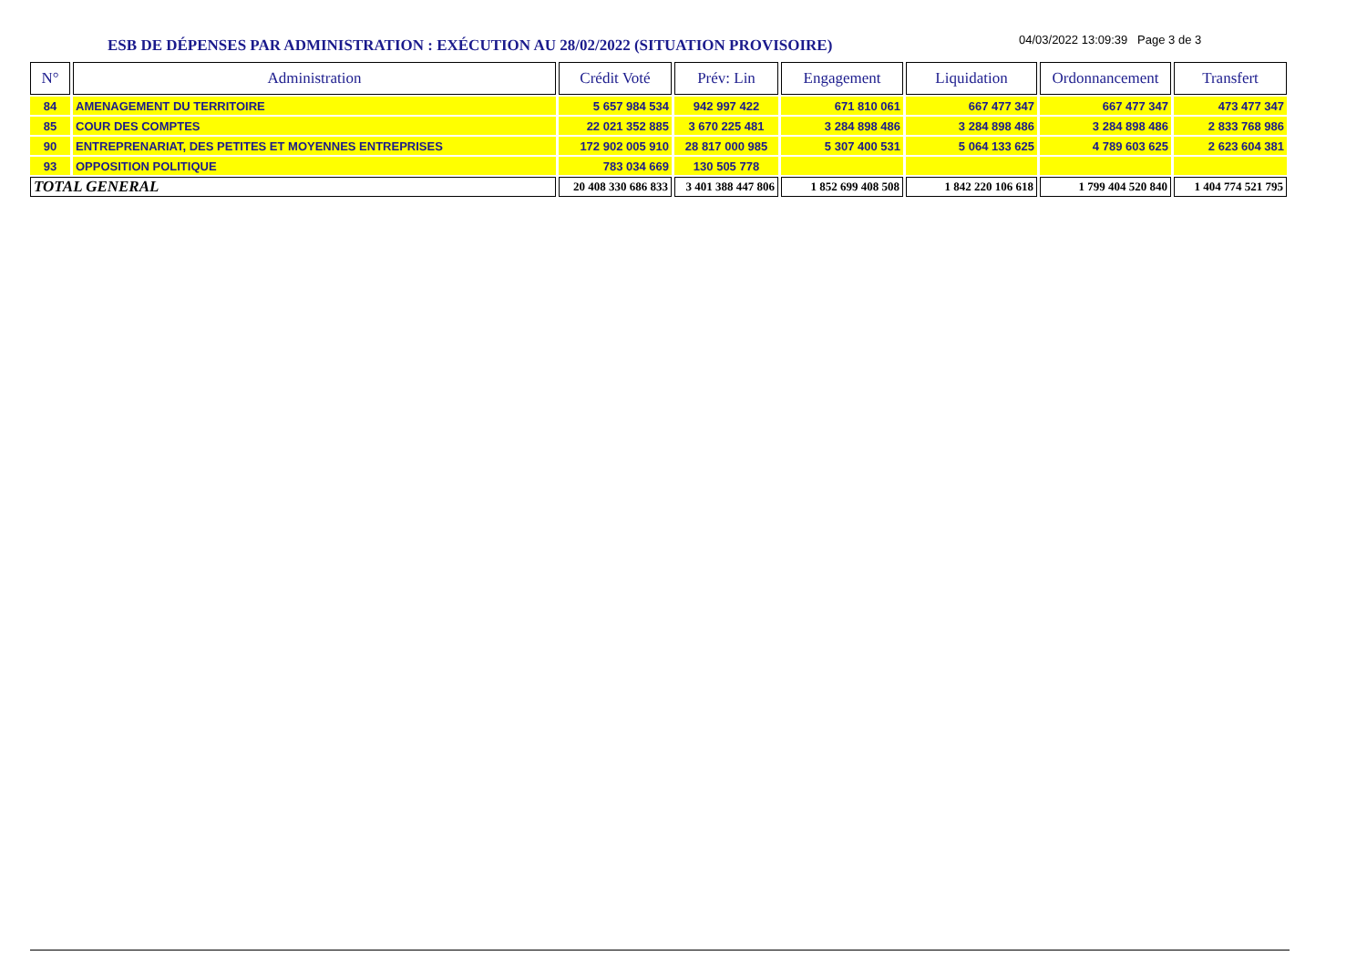ESB DE DÉPENSES PAR ADMINISTRATION : EXÉCUTION AU 28/02/2022 (SITUATION PROVISOIRE)
04/03/2022 13:09:39 Page 3 de 3
| N° | Administration | Crédit Voté | Prév: Lin | Engagement | Liquidation | Ordonnancement | Transfert |
| --- | --- | --- | --- | --- | --- | --- | --- |
| 84 | AMENAGEMENT DU TERRITOIRE | 5 657 984 534 | 942 997 422 | 671 810 061 | 667 477 347 | 667 477 347 | 473 477 347 |
| 85 | COUR DES COMPTES | 22 021 352 885 | 3 670 225 481 | 3 284 898 486 | 3 284 898 486 | 3 284 898 486 | 2 833 768 986 |
| 90 | ENTREPRENARIAT, DES PETITES ET MOYENNES ENTREPRISES | 172 902 005 910 | 28 817 000 985 | 5 307 400 531 | 5 064 133 625 | 4 789 603 625 | 2 623 604 381 |
| 93 | OPPOSITION POLITIQUE | 783 034 669 | 130 505 778 | | | | |
| TOTAL GENERAL | | 20 408 330 686 833 | 3 401 388 447 806 | 1 852 699 408 508 | 1 842 220 106 618 | 1 799 404 520 840 | 1 404 774 521 795 |